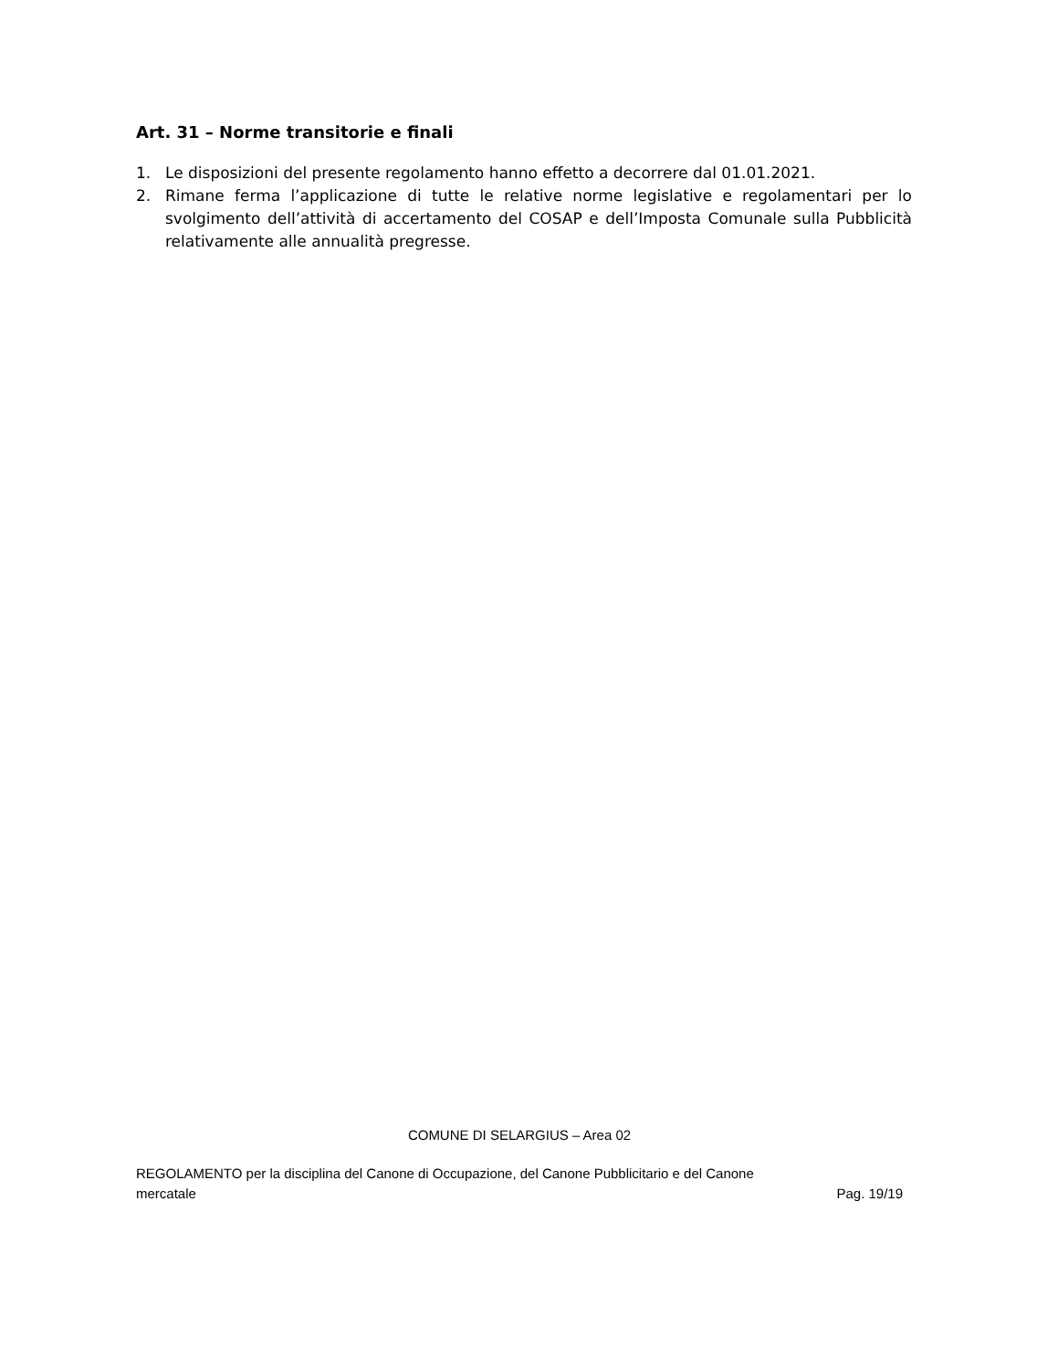Art. 31 – Norme transitorie e finali
1. Le disposizioni del presente regolamento hanno effetto a decorrere dal 01.01.2021.
2. Rimane ferma l’applicazione di tutte le relative norme legislative e regolamentari per lo svolgimento dell’attività di accertamento del COSAP e dell’Imposta Comunale sulla Pubblicità relativamente alle annualità pregresse.
COMUNE DI SELARGIUS – Area 02
REGOLAMENTO per la disciplina del Canone di Occupazione, del Canone Pubblicitario e del Canone
mercatale Pag. 19/19